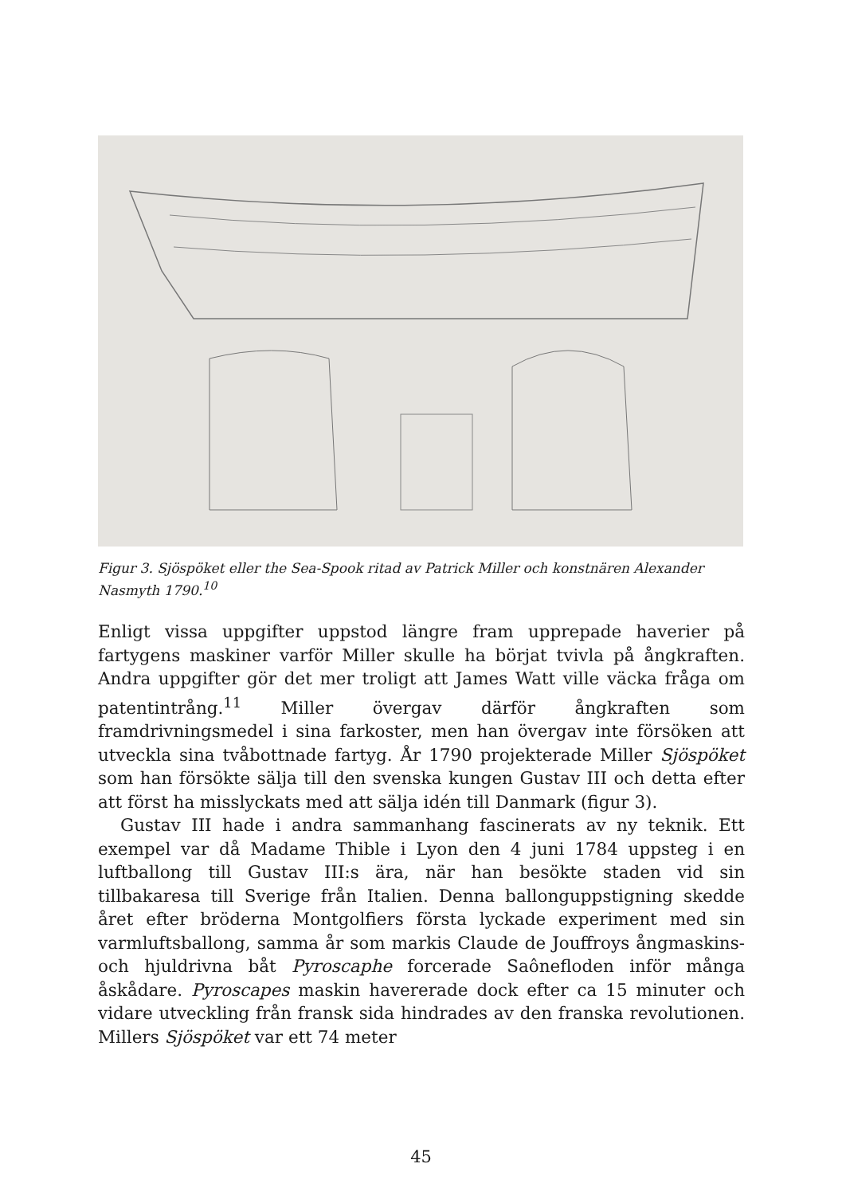Figur 3. Sjöspöket eller the Sea-Spook ritad av Patrick Miller och konstnären Alexander Nasmyth 1790.<sup>10</sup>
Enligt vissa uppgifter uppstod längre fram upprepade haverier på fartygens maskiner varför Miller skulle ha börjat tvivla på ångkraften. Andra uppgifter gör det mer troligt att James Watt ville väcka fråga om patentintrång.<sup>11</sup> Miller övergav därför ångkraften som framdrivningsmedel i sina farkoster, men han övergav inte försöken att utveckla sina tvåbottnade fartyg. År 1790 projekterade Miller Sjöspöket som han försökte sälja till den svenska kungen Gustav III och detta efter att först ha misslyckats med att sälja idén till Danmark (figur 3).
Gustav III hade i andra sammanhang fascinerats av ny teknik. Ett exempel var då Madame Thible i Lyon den 4 juni 1784 uppsteg i en luftballong till Gustav III:s ära, när han besökte staden vid sin tillbakaresa till Sverige från Italien. Denna ballonguppstigning skedde året efter bröderna Montgolfiers första lyckade experiment med sin varmluftsballong, samma år som markis Claude de Jouffroys ångmaskins- och hjuldrivna båt Pyroscaphe forcerade Saônefloden inför många åskådare. Pyroscapes maskin havererade dock efter ca 15 minuter och vidare utveckling från fransk sida hindrades av den franska revolutionen. Millers Sjöspöket var ett 74 meter
45